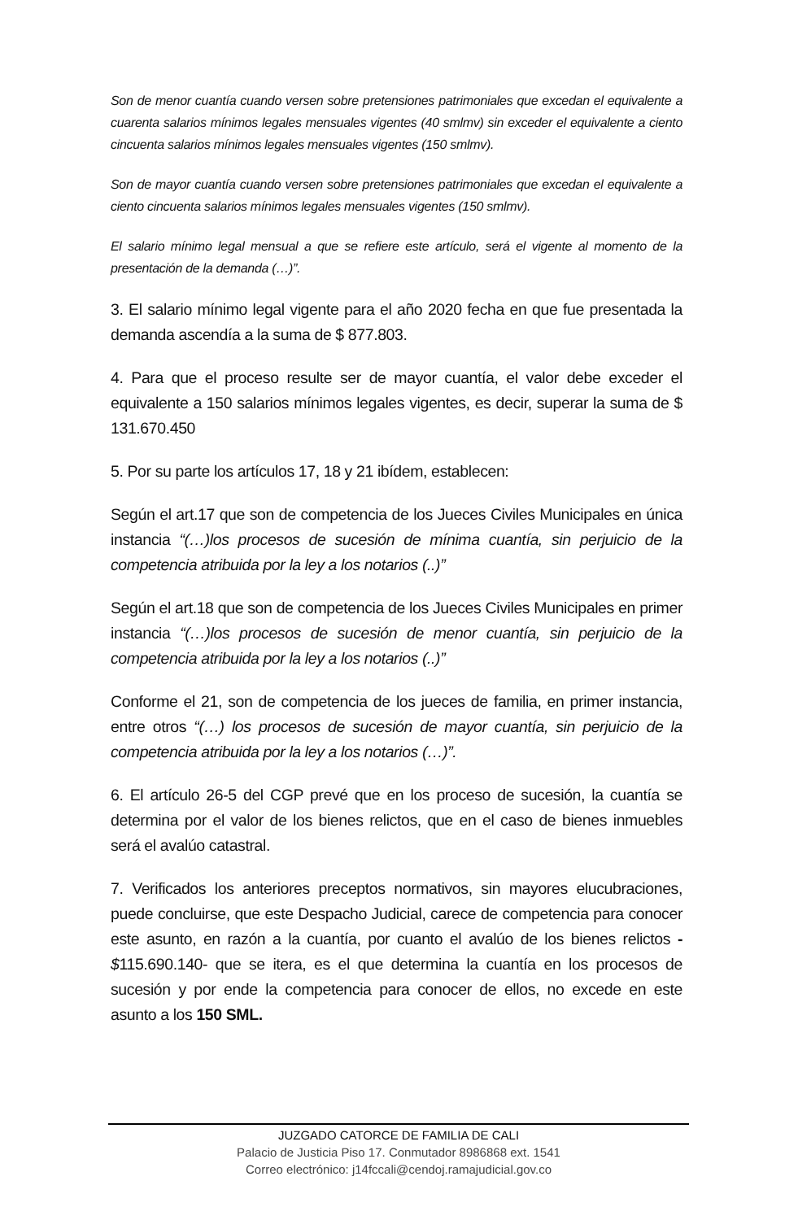Son de menor cuantía cuando versen sobre pretensiones patrimoniales que excedan el equivalente a cuarenta salarios mínimos legales mensuales vigentes (40 smlmv) sin exceder el equivalente a ciento cincuenta salarios mínimos legales mensuales vigentes (150 smlmv).
Son de mayor cuantía cuando versen sobre pretensiones patrimoniales que excedan el equivalente a ciento cincuenta salarios mínimos legales mensuales vigentes (150 smlmv).
El salario mínimo legal mensual a que se refiere este artículo, será el vigente al momento de la presentación de la demanda (…)”.
3. El salario mínimo legal vigente para el año 2020 fecha en que fue presentada la demanda ascendía a la suma de $ 877.803.
4. Para que el proceso resulte ser de mayor cuantía, el valor debe exceder el equivalente a 150 salarios mínimos legales vigentes, es decir, superar la suma de $ 131.670.450
5. Por su parte los artículos 17, 18 y 21 ibídem, establecen:
Según el art.17 que son de competencia de los Jueces Civiles Municipales en única instancia “(…)los procesos de sucesión de mínima cuantía, sin perjuicio de la competencia atribuida por la ley a los notarios (..)”
Según el art.18 que son de competencia de los Jueces Civiles Municipales en primer instancia “(…)los procesos de sucesión de menor cuantía, sin perjuicio de la competencia atribuida por la ley a los notarios (..)”
Conforme el 21, son de competencia de los jueces de familia, en primer instancia, entre otros “(…) los procesos de sucesión de mayor cuantía, sin perjuicio de la competencia atribuida por la ley a los notarios (…)”.
6. El artículo 26-5 del CGP prevé que en los proceso de sucesión, la cuantía se determina por el valor de los bienes relictos, que en el caso de bienes inmuebles será el avalúo catastral.
7. Verificados los anteriores preceptos normativos, sin mayores elucubraciones, puede concluirse, que este Despacho Judicial, carece de competencia para conocer este asunto, en razón a la cuantía, por cuanto el avalúo de los bienes relictos - $115.690.140- que se itera, es el que determina la cuantía en los procesos de sucesión y por ende la competencia para conocer de ellos, no excede en este asunto a los 150 SML.
JUZGADO CATORCE DE FAMILIA DE CALI
Palacio de Justicia Piso 17. Conmutador 8986868 ext. 1541
Correo electrónico: j14fccali@cendoj.ramajudicial.gov.co